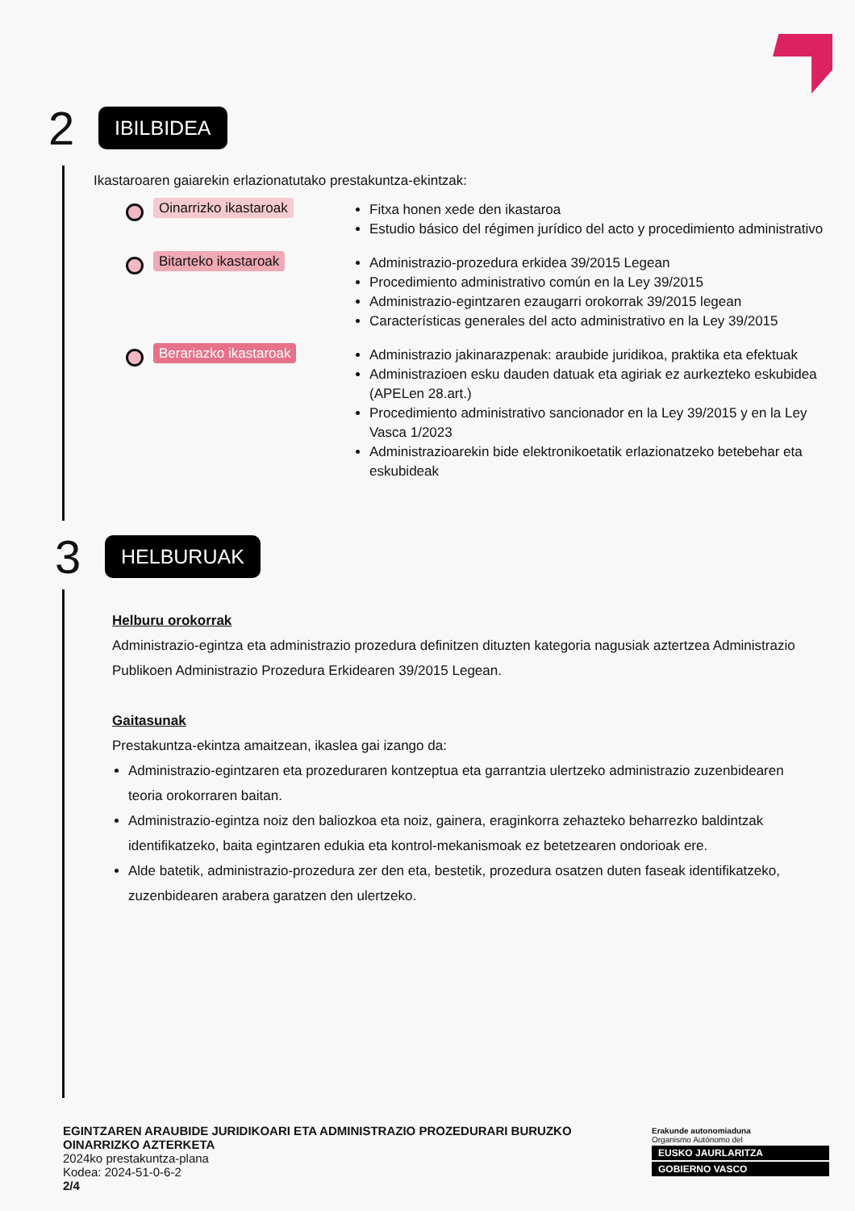2
IBILBIDEA
Ikastaroaren gaiarekin erlazionatutako prestakuntza-ekintzak:
Oinarrizko ikastaroak
Fitxa honen xede den ikastaroa
Estudio básico del régimen jurídico del acto y procedimiento administrativo
Bitarteko ikastaroak
Administrazio-prozedura erkidea 39/2015 Legean
Procedimiento administrativo común en la Ley 39/2015
Administrazio-egintzaren ezaugarri orokorrak 39/2015 legean
Características generales del acto administrativo en la Ley 39/2015
Berariazko ikastaroak
Administrazio jakinarazpenak: araubide juridikoa, praktika eta efektuak
Administrazioen esku dauden datuak eta agiriak ez aurkezteko eskubidea (APELen 28.art.)
Procedimiento administrativo sancionador en la Ley 39/2015 y en la Ley Vasca 1/2023
Administrazioarekin bide elektronikoetatik erlazionatzeko betebehar eta eskubideak
3
HELBURUAK
Helburu orokorrak
Administrazio-egintza eta administrazio prozedura definitzen dituzten kategoria nagusiak aztertzea Administrazio Publikoen Administrazio Prozedura Erkidearen 39/2015 Legean.
Gaitasunak
Prestakuntza-ekintza amaitzean, ikaslea gai izango da:
Administrazio-egintzaren eta prozeduraren kontzeptua eta garrantzia ulertzeko administrazio zuzenbidearen teoria orokorraren baitan.
Administrazio-egintza noiz den baliozkoa eta noiz, gainera, eraginkorra zehazteko beharrezko baldintzak identifikatzeko, baita egintzaren edukia eta kontrol-mekanismoak ez betetzearen ondorioak ere.
Alde batetik, administrazio-prozedura zer den eta, bestetik, prozedura osatzen duten faseak identifikatzeko, zuzenbidearen arabera garatzen den ulertzeko.
EGINTZAREN ARAUBIDE JURIDIKOARI ETA ADMINISTRAZIO PROZEDURARI BURUZKO
OINARRIZKO AZTERKETA
2024ko prestakuntza-plana
Kodea: 2024-51-0-6-2
2/4
Erakunde autonomiaduna
Organismo Autónomo del
EUSKO JAURLARITZA
GOBIERNO VASCO